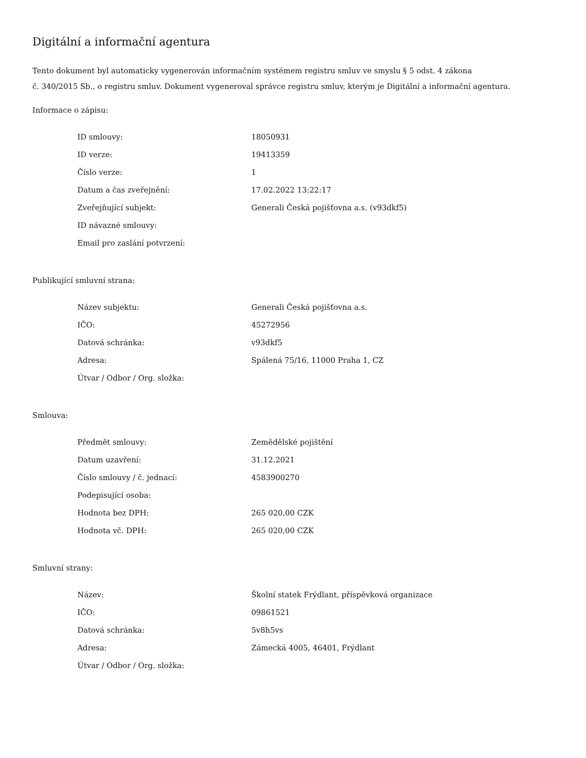Digitální a informační agentura
Tento dokument byl automaticky vygenerován informačním systémem registru smluv ve smyslu § 5 odst. 4 zákona
č. 340/2015 Sb., o registru smluv. Dokument vygeneroval správce registru smluv, kterým je Digitální a informační agentura.
Informace o zápisu:
| ID smlouvy: | 18050931 |
| ID verze: | 19413359 |
| Číslo verze: | 1 |
| Datum a čas zveřejnění: | 17.02.2022 13:22:17 |
| Zveřejňující subjekt: | Generali Česká pojišťovna a.s. (v93dkf5) |
| ID návazné smlouvy: | |
| Email pro zaslání potvrzení: | |
Publikující smluvní strana:
| Název subjektu: | Generali Česká pojišťovna a.s. |
| IČO: | 45272956 |
| Datová schránka: | v93dkf5 |
| Adresa: | Spálená 75/16, 11000 Praha 1, CZ |
| Útvar / Odbor / Org. složka: | |
Smlouva:
| Předmět smlouvy: | Zemědělské pojištění |
| Datum uzavření: | 31.12.2021 |
| Číslo smlouvy / č. jednací: | 4583900270 |
| Podepisující osoba: | |
| Hodnota bez DPH: | 265 020,00 CZK |
| Hodnota vč. DPH: | 265 020,00 CZK |
Smluvní strany:
| Název: | Školní statek Frýdlant, příspěvková organizace |
| IČO: | 09861521 |
| Datová schránka: | 5v8h5vs |
| Adresa: | Zámecká 4005, 46401, Frýdlant |
| Útvar / Odbor / Org. složka: | |